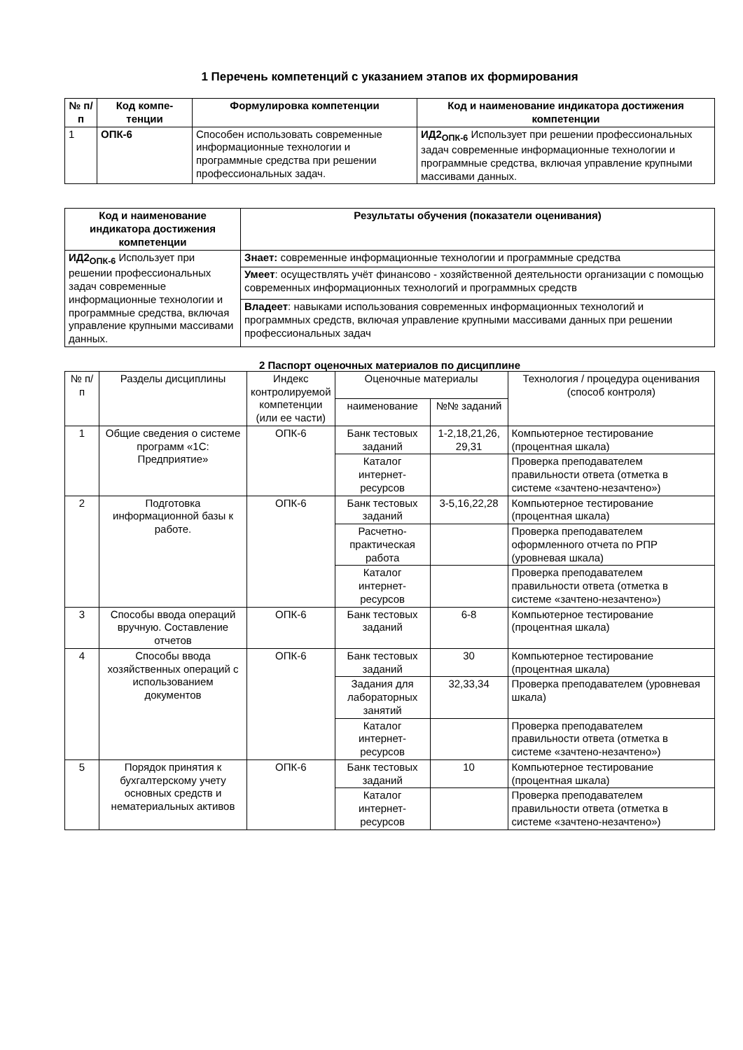1 Перечень компетенций с указанием этапов их формирования
| № п/п | Код компе-тенции | Формулировка компетенции | Код и наименование индикатора достижения компетенции |
| --- | --- | --- | --- |
| 1 | ОПК-6 | Способен использовать современные информационные технологии и программные средства при решении профессиональных задач. | ИД2<sub>ОПК-6</sub> Использует при решении профессиональных задач современные информационные технологии и программные средства, включая управление крупными массивами данных. |
| Код и наименование индикатора достижения компетенции | Результаты обучения (показатели оценивания) |
| --- | --- |
| ИД2<sub>ОПК-6</sub> Использует при решении профессиональных задач современные информационные технологии и программные средства, включая управление крупными массивами данных. | Знает: современные информационные технологии и программные средства |
| | Умеет : осуществлять учёт финансово - хозяйственной деятельности организации с помощью современных информационных технологий и программных средств |
| | Владеет : навыками использования современных информационных технологий и программных средств, включая управление крупными массивами данных при решении профессиональных задач |
2 Паспорт оценочных материалов по дисциплине
| № п/п | Разделы дисциплины | Индекс контролируемой компетенции (или ее части) | Оценочные материалы | | Технология / процедура оценивания (способ контроля) |
| | | | наименование | №№ заданий | |
| 1 | Общие сведения о системе программ «1С: Предприятие» | ОПК-6 | Банк тестовых заданий | 1-2,18,21,26, 29,31 | Компьютерное тестирование (процентная шкала) |
| | | | Каталог интернет-ресурсов | | Проверка преподавателем правильности ответа (отметка в системе «зачтено-незачтено») |
| 2 | Подготовка информационной базы к работе. | ОПК-6 | Банк тестовых заданий | 3-5,16,22,28 | Компьютерное тестирование (процентная шкала) |
| | | | Расчетно-практическая работа | | Проверка преподавателем оформленного отчета по РПР (уровневая шкала) |
| | | | Каталог интернет-ресурсов | | Проверка преподавателем правильности ответа (отметка в системе «зачтено-незачтено») |
| 3 | Способы ввода операций вручную. Составление отчетов | ОПК-6 | Банк тестовых заданий | 6-8 | Компьютерное тестирование (процентная шкала) |
| 4 | Способы ввода хозяйственных операций с использованием документов | ОПК-6 | Банк тестовых заданий | 30 | Компьютерное тестирование (процентная шкала) |
| | | | Задания для лабораторных занятий | 32,33,34 | Проверка преподавателем (уровневая шкала) |
| | | | Каталог интернет-ресурсов | | Проверка преподавателем правильности ответа (отметка в системе «зачтено-незачтено») |
| 5 | Порядок принятия к бухгалтерскому учету основных средств и нематериальных активов | ОПК-6 | Банк тестовых заданий | 10 | Компьютерное тестирование (процентная шкала) |
| | | | Каталог интернет-ресурсов | | Проверка преподавателем правильности ответа (отметка в системе «зачтено-незачтено») |